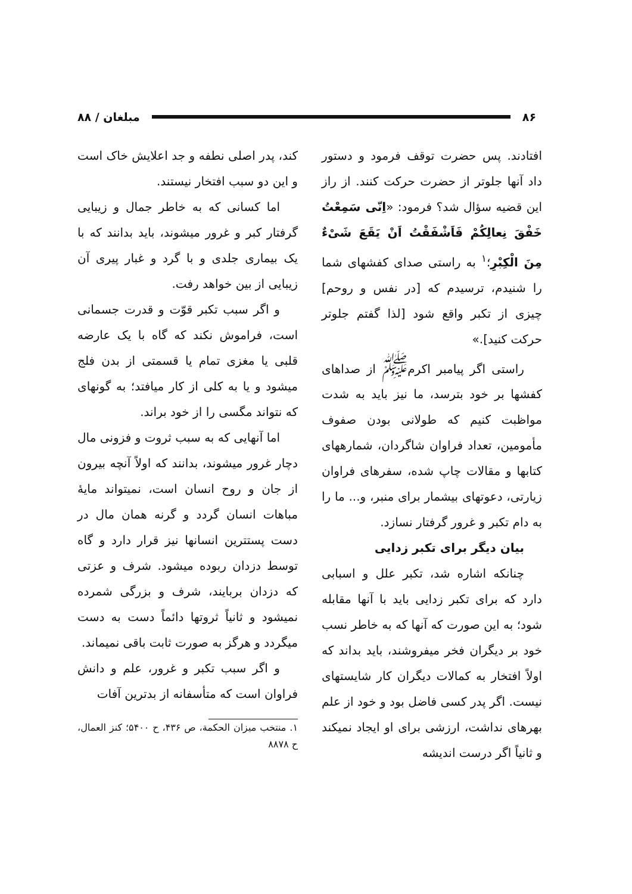۸۶ مبلغان / ۸۸
افتادند. پس حضرت توقف فرمود و دستور داد آنها جلوتر از حضرت حرکت کنند. از راز این قضیه سؤال شد؟ فرمود: «اِنّی سَمِعْتُ خَفْقَ نِعالِکُمْ فَاَشْفَقْتُ اَنْ یَقَعَ شَیْءٌ مِنَ الْکِبْرِ؛<sup>۱</sup> به راستی صدای کفشهای شما را شنیدم، ترسیدم که [در نفس و روحم] چیزی از تکبر واقع شود [لذا گفتم جلوتر حرکت کنید].»
راستی اگر پیامبر اکرم<sup>ﷺ</sup> از صداهای کفشها بر خود بترسد، ما نیز باید به شدت مواظبت کنیم که طولانی بودن صفوف مأمومین، تعداد فراوان شاگردان، شمارههای کتابها و مقالات چاپ شده، سفرهای فراوان زیارتی، دعوتهای بیشمار برای منبر، و... ما را به دام تکبر و غرور گرفتار نسازد.
بیان دیگر برای تکبر زدایی
چنانکه اشاره شد، تکبر علل و اسبابی دارد که برای تکبر زدایی باید با آنها مقابله شود؛ به این صورت که آنها که به خاطر نسب خود بر دیگران فخر میفروشند، باید بداند که اولاً افتخار به کمالات دیگران کار شایستهای نیست. اگر پدر کسی فاضل بود و خود از علم بهرهای نداشت، ارزشی برای او ایجاد نمیکند و ثانیاً اگر درست اندیشه
کند، پدر اصلی نطفه و جد اعلایش خاک است و این دو سبب افتخار نیستند.
اما کسانی که به خاطر جمال و زیبایی گرفتار کبر و غرور میشوند، باید بدانند که با یک بیماری جلدی و با گرد و غبار پیری آن زیبایی از بین خواهد رفت.
و اگر سبب تکبر قوّت و قدرت جسمانی است، فراموش نکند که گاه با یک عارضه قلبی یا مغزی تمام یا قسمتی از بدن فلج میشود و یا به کلی از کار میافتد؛ به گونهای که نتواند مگسی را از خود براند.
اما آنهایی که به سبب ثروت و فزونی مال دچار غرور میشوند، بدانند که اولاً آنچه بیرون از جان و روح انسان است، نمیتواند مایهٔ مباهات انسان گردد و گرنه همان مال در دست پستترین انسانها نیز قرار دارد و گاه توسط دزدان ربوده میشود. شرف و عزتی که دزدان بربایند، شرف و بزرگی شمرده نمیشود و ثانیاً ثروتها دائماً دست به دست میگردد و هرگز به صورت ثابت باقی نمیماند.
و اگر سبب تکبر و غرور، علم و دانش فراوان است که متأسفانه از بدترین آفات
۱. منتخب میزان الحکمة، ص ۴۳۶، ح ۵۴۰۰؛ کنز العمال، ح ۸۸۷۸